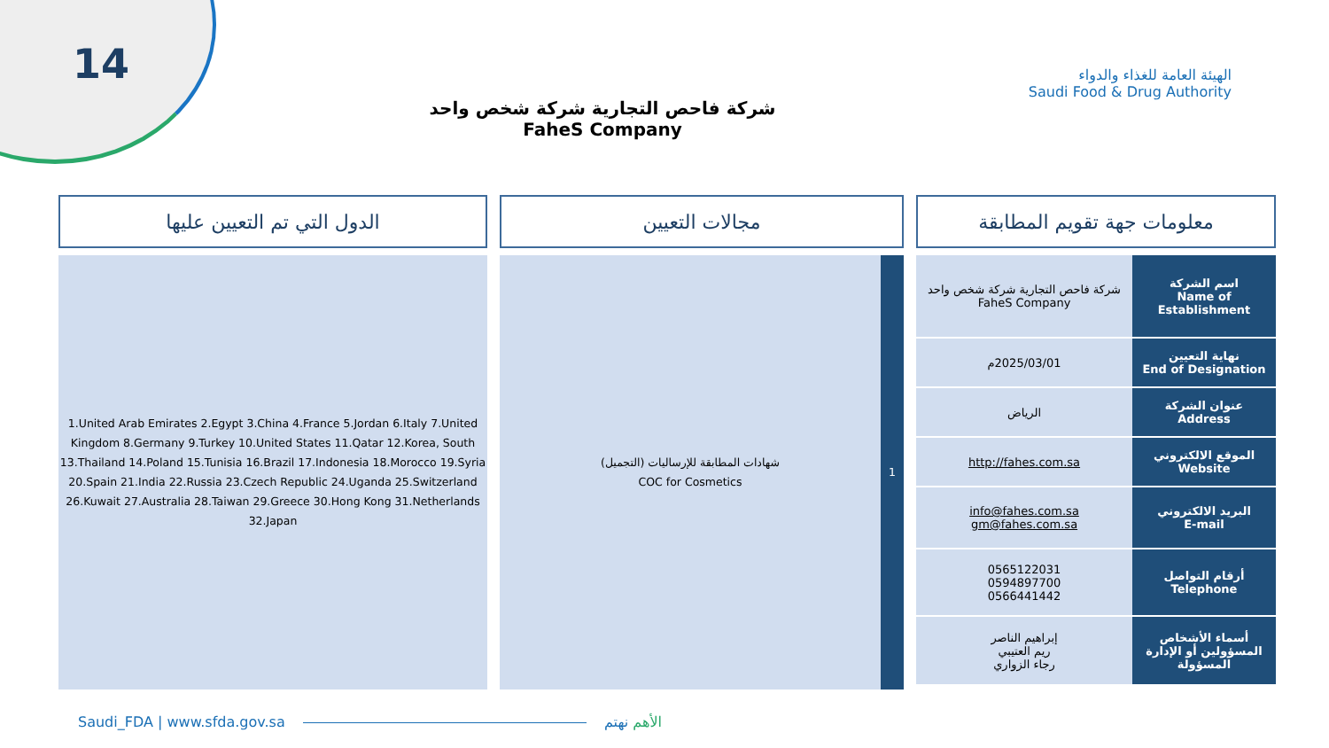14
الهيئة العامة للغذاء والدواء
Saudi Food & Drug Authority
شركة فاحص التجارية شركة شخص واحد
FaheS Company
معلومات جهة تقويم المطابقة
| اسم الشركة Name of Establishment | شركة فاحص التجارية شركة شخص واحد FaheS Company |
| نهاية التعيين End of Designation | 2025/03/01م |
| عنوان الشركة Address | الرياض |
| الموقع الالكتروني Website | http://fahes.com.sa |
| البريد الالكتروني E-mail | info@fahes.com.sa gm@fahes.com.sa |
| أرقام التواصل Telephone | 0565122031 0594897700 0566441442 |
| أسماء الأشخاص المسؤولين أو الإدارة المسؤولة | إبراهيم الناصر ريم العتيبي رجاء الزواري |
مجالات التعيين
1 شهادات المطابقة للإرساليات (التجميل)
COC for Cosmetics
الدول التي تم التعيين عليها
1.United Arab Emirates 2.Egypt 3.China 4.France 5.Jordan 6.Italy 7.United Kingdom 8.Germany 9.Turkey 10.United States 11.Qatar 12.Korea, South 13.Thailand 14.Poland 15.Tunisia 16.Brazil 17.Indonesia 18.Morocco 19.Syria 20.Spain 21.India 22.Russia 23.Czech Republic 24.Uganda 25.Switzerland 26.Kuwait 27.Australia 28.Taiwan 29.Greece 30.Hong Kong 31.Netherlands 32.Japan
Saudi_FDA | www.sfda.gov.sa الأهم نهتم